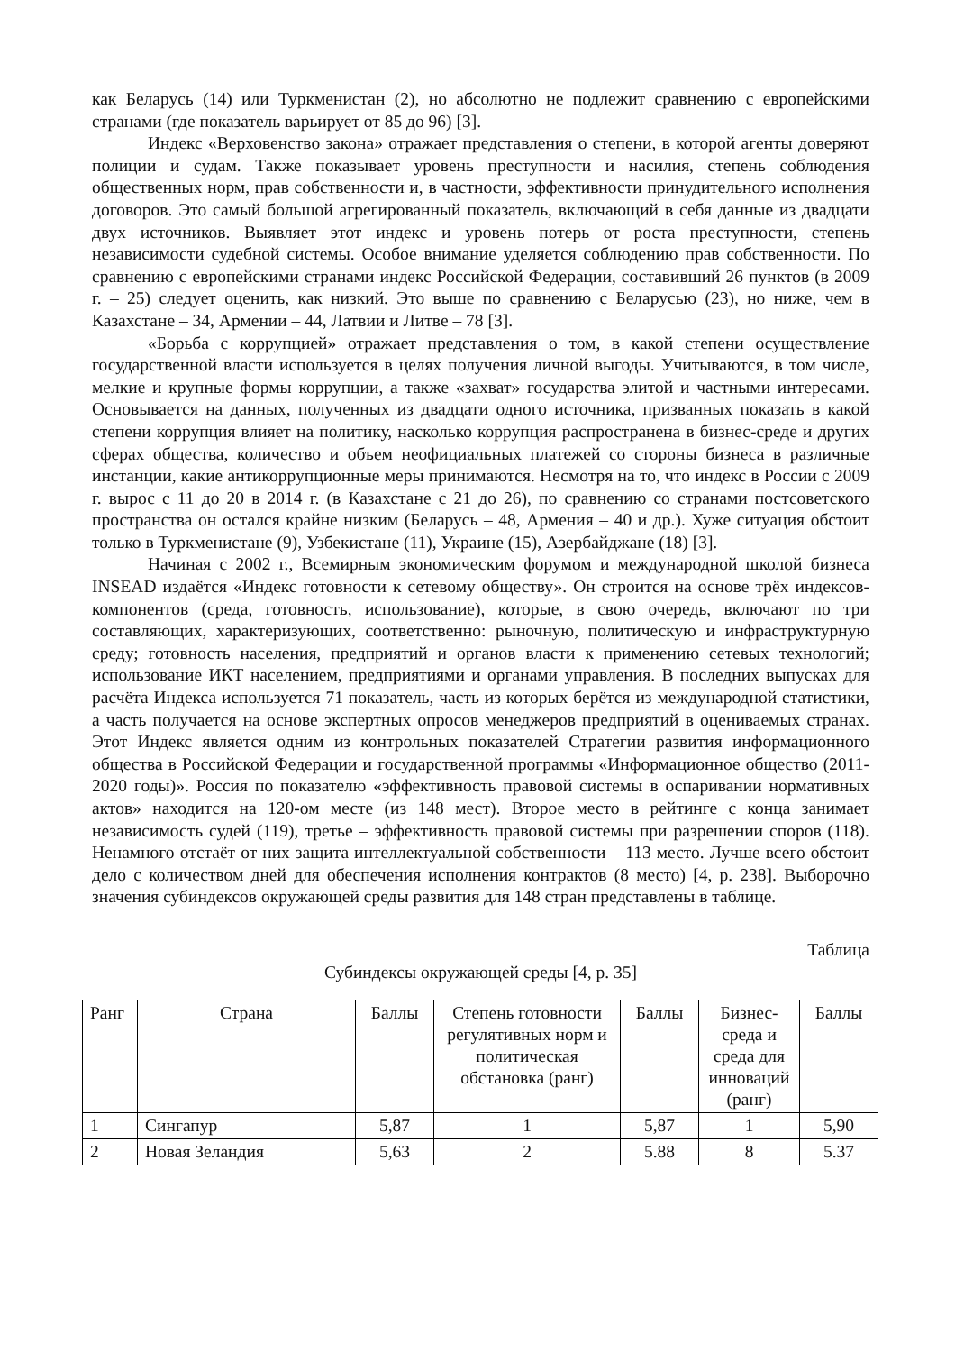как Беларусь (14) или Туркменистан (2), но абсолютно не подлежит сравнению с европейскими странами (где показатель варьирует от 85 до 96) [3].
Индекс «Верховенство закона» отражает представления о степени, в которой агенты доверяют полиции и судам. Также показывает уровень преступности и насилия, степень соблюдения общественных норм, прав собственности и, в частности, эффективности принудительного исполнения договоров. Это самый большой агрегированный показатель, включающий в себя данные из двадцати двух источников. Выявляет этот индекс и уровень потерь от роста преступности, степень независимости судебной системы. Особое внимание уделяется соблюдению прав собственности. По сравнению с европейскими странами индекс Российской Федерации, составивший 26 пунктов (в 2009 г. – 25) следует оценить, как низкий. Это выше по сравнению с Беларусью (23), но ниже, чем в Казахстане – 34, Армении – 44, Латвии и Литве – 78 [3].
«Борьба с коррупцией» отражает представления о том, в какой степени осуществление государственной власти используется в целях получения личной выгоды. Учитываются, в том числе, мелкие и крупные формы коррупции, а также «захват» государства элитой и частными интересами. Основывается на данных, полученных из двадцати одного источника, призванных показать в какой степени коррупция влияет на политику, насколько коррупция распространена в бизнес-среде и других сферах общества, количество и объем неофициальных платежей со стороны бизнеса в различные инстанции, какие антикоррупционные меры принимаются. Несмотря на то, что индекс в России с 2009 г. вырос с 11 до 20 в 2014 г. (в Казахстане с 21 до 26), по сравнению со странами постсоветского пространства он остался крайне низким (Беларусь – 48, Армения – 40 и др.). Хуже ситуация обстоит только в Туркменистане (9), Узбекистане (11), Украине (15), Азербайджане (18) [3].
Начиная с 2002 г., Всемирным экономическим форумом и международной школой бизнеса INSEAD издаётся «Индекс готовности к сетевому обществу». Он строится на основе трёх индексов-компонентов (среда, готовность, использование), которые, в свою очередь, включают по три составляющих, характеризующих, соответственно: рыночную, политическую и инфраструктурную среду; готовность населения, предприятий и органов власти к применению сетевых технологий; использование ИКТ населением, предприятиями и органами управления. В последних выпусках для расчёта Индекса используется 71 показатель, часть из которых берётся из международной статистики, а часть получается на основе экспертных опросов менеджеров предприятий в оцениваемых странах. Этот Индекс является одним из контрольных показателей Стратегии развития информационного общества в Российской Федерации и государственной программы «Информационное общество (2011-2020 годы)». Россия по показателю «эффективность правовой системы в оспаривании нормативных актов» находится на 120-ом месте (из 148 мест). Второе место в рейтинге с конца занимает независимость судей (119), третье – эффективность правовой системы при разрешении споров (118). Ненамного отстаёт от них защита интеллектуальной собственности – 113 место. Лучше всего обстоит дело с количеством дней для обеспечения исполнения контрактов (8 место) [4, p. 238]. Выборочно значения субиндексов окружающей среды развития для 148 стран представлены в таблице.
Таблица
Субиндексы окружающей среды [4, p. 35]
| Ранг | Страна | Баллы | Степень готовности регулятивных норм и политическая обстановка (ранг) | Баллы | Бизнес-среда и среда для инноваций (ранг) | Баллы |
| --- | --- | --- | --- | --- | --- | --- |
| 1 | Сингапур | 5,87 | 1 | 5,87 | 1 | 5,90 |
| 2 | Новая Зеландия | 5,63 | 2 | 5.88 | 8 | 5.37 |